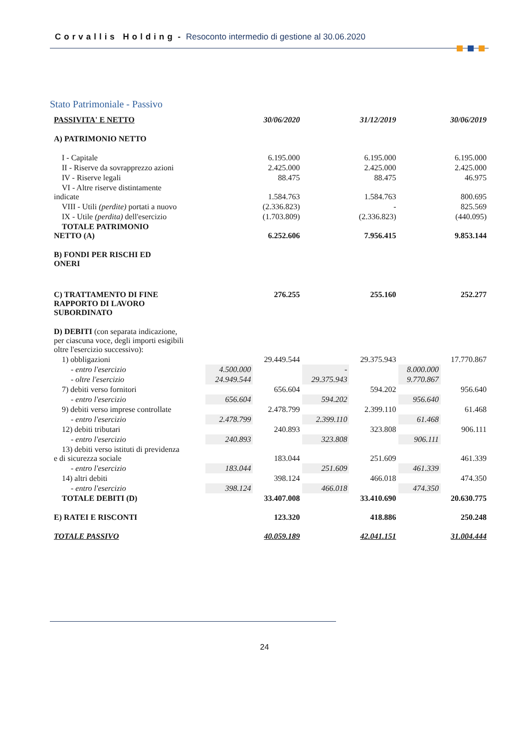Corvallis Holding - Resoconto intermedio di gestione al 30.06.2020
Stato Patrimoniale - Passivo
| PASSIVITA' E NETTO | | 30/06/2020 | | 31/12/2019 | | 30/06/2019 |
| --- | --- | --- | --- | --- | --- | --- |
| A) PATRIMONIO NETTO | | | | | | |
| I - Capitale | | 6.195.000 | | 6.195.000 | | 6.195.000 |
| II - Riserve da sovrapprezzo azioni | | 2.425.000 | | 2.425.000 | | 2.425.000 |
| IV - Riserve legali | | 88.475 | | 88.475 | | 46.975 |
| VI - Altre riserve distintamente indicate | | 1.584.763 | | 1.584.763 | | 800.695 |
| VIII - Utili (perdite) portati a nuovo | | (2.336.823) | | - | | 825.569 |
| IX - Utile (perdita) dell'esercizio | | (1.703.809) | | (2.336.823) | | (440.095) |
| TOTALE PATRIMONIO NETTO (A) | | 6.252.606 | | 7.956.415 | | 9.853.144 |
| B) FONDI PER RISCHI ED ONERI | | | | | | |
| C) TRATTAMENTO DI FINE RAPPORTO DI LAVORO SUBORDINATO | | 276.255 | | 255.160 | | 252.277 |
| D) DEBITI (con separata indicazione, per ciascuna voce, degli importi esigibili oltre l'esercizio successivo): | | | | | | |
| 1) obbligazioni | | 29.449.544 | | 29.375.943 | | 17.770.867 |
| - entro l'esercizio | 4.500.000 | | - | | 8.000.000 | |
| - oltre l'esercizio | 24.949.544 | | 29.375.943 | | 9.770.867 | |
| 7) debiti verso fornitori | | 656.604 | | 594.202 | | 956.640 |
| - entro l'esercizio | 656.604 | | 594.202 | | 956.640 | |
| 9) debiti verso imprese controllate | | 2.478.799 | | 2.399.110 | | 61.468 |
| - entro l'esercizio | 2.478.799 | | 2.399.110 | | 61.468 | |
| 12) debiti tributari | | 240.893 | | 323.808 | | 906.111 |
| - entro l'esercizio | 240.893 | | 323.808 | | 906.111 | |
| 13) debiti verso istituti di previdenza e di sicurezza sociale | | 183.044 | | 251.609 | | 461.339 |
| - entro l'esercizio | 183.044 | | 251.609 | | 461.339 | |
| 14) altri debiti | | 398.124 | | 466.018 | | 474.350 |
| - entro l'esercizio | 398.124 | | 466.018 | | 474.350 | |
| TOTALE DEBITI (D) | | 33.407.008 | | 33.410.690 | | 20.630.775 |
| E) RATEI E RISCONTI | | 123.320 | | 418.886 | | 250.248 |
| TOTALE PASSIVO | | 40.059.189 | | 42.041.151 | | 31.004.444 |
24